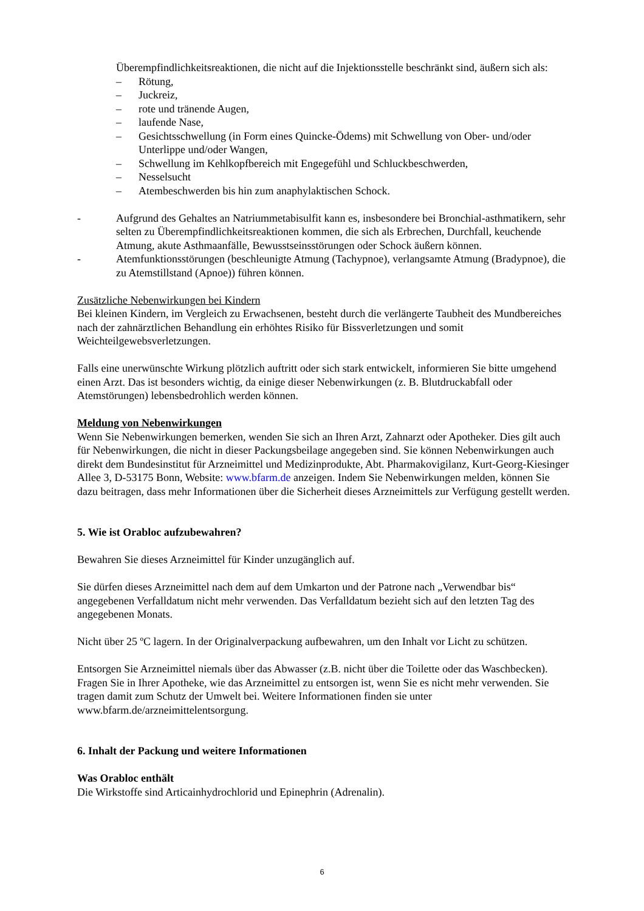Überempfindlichkeitsreaktionen, die nicht auf die Injektionsstelle beschränkt sind, äußern sich als:
– Rötung,
– Juckreiz,
– rote und tränende Augen,
– laufende Nase,
– Gesichtsschwellung (in Form eines Quincke-Ödems) mit Schwellung von Ober- und/oder Unterlippe und/oder Wangen,
– Schwellung im Kehlkopfbereich mit Engegefühl und Schluckbeschwerden,
– Nesselsucht
– Atembeschwerden bis hin zum anaphylaktischen Schock.
- Aufgrund des Gehaltes an Natriummetabisulfit kann es, insbesondere bei Bronchial-asthmatikern, sehr selten zu Überempfindlichkeitsreaktionen kommen, die sich als Erbrechen, Durchfall, keuchende Atmung, akute Asthmaanfälle, Bewusstseinsstörungen oder Schock äußern können.
- Atemfunktionsstörungen (beschleunigte Atmung (Tachypnoe), verlangsamte Atmung (Bradypnoe), die zu Atemstillstand (Apnoe)) führen können.
Zusätzliche Nebenwirkungen bei Kindern
Bei kleinen Kindern, im Vergleich zu Erwachsenen, besteht durch die verlängerte Taubheit des Mundbereiches nach der zahnärztlichen Behandlung ein erhöhtes Risiko für Bissverletzungen und somit Weichteilgewebsverletzungen.
Falls eine unerwünschte Wirkung plötzlich auftritt oder sich stark entwickelt, informieren Sie bitte umgehend einen Arzt. Das ist besonders wichtig, da einige dieser Nebenwirkungen (z. B. Blutdruckabfall oder Atemstörungen) lebensbedrohlich werden können.
Meldung von Nebenwirkungen
Wenn Sie Nebenwirkungen bemerken, wenden Sie sich an Ihren Arzt, Zahnarzt oder Apotheker. Dies gilt auch für Nebenwirkungen, die nicht in dieser Packungsbeilage angegeben sind. Sie können Nebenwirkungen auch direkt dem Bundesinstitut für Arzneimittel und Medizinprodukte, Abt. Pharmakovigilanz, Kurt-Georg-Kiesinger Allee 3, D-53175 Bonn, Website: www.bfarm.de anzeigen. Indem Sie Nebenwirkungen melden, können Sie dazu beitragen, dass mehr Informationen über die Sicherheit dieses Arzneimittels zur Verfügung gestellt werden.
5. Wie ist Orabloc aufzubewahren?
Bewahren Sie dieses Arzneimittel für Kinder unzugänglich auf.
Sie dürfen dieses Arzneimittel nach dem auf dem Umkarton und der Patrone nach „Verwendbar bis“ angegebenen Verfalldatum nicht mehr verwenden. Das Verfalldatum bezieht sich auf den letzten Tag des angegebenen Monats.
Nicht über 25 ºC lagern. In der Originalverpackung aufbewahren, um den Inhalt vor Licht zu schützen.
Entsorgen Sie Arzneimittel niemals über das Abwasser (z.B. nicht über die Toilette oder das Waschbecken). Fragen Sie in Ihrer Apotheke, wie das Arzneimittel zu entsorgen ist, wenn Sie es nicht mehr verwenden. Sie tragen damit zum Schutz der Umwelt bei. Weitere Informationen finden sie unter www.bfarm.de/arzneimittelentsorgung.
6. Inhalt der Packung und weitere Informationen
Was Orabloc enthält
Die Wirkstoffe sind Articainhydrochlorid und Epinephrin (Adrenalin).
6